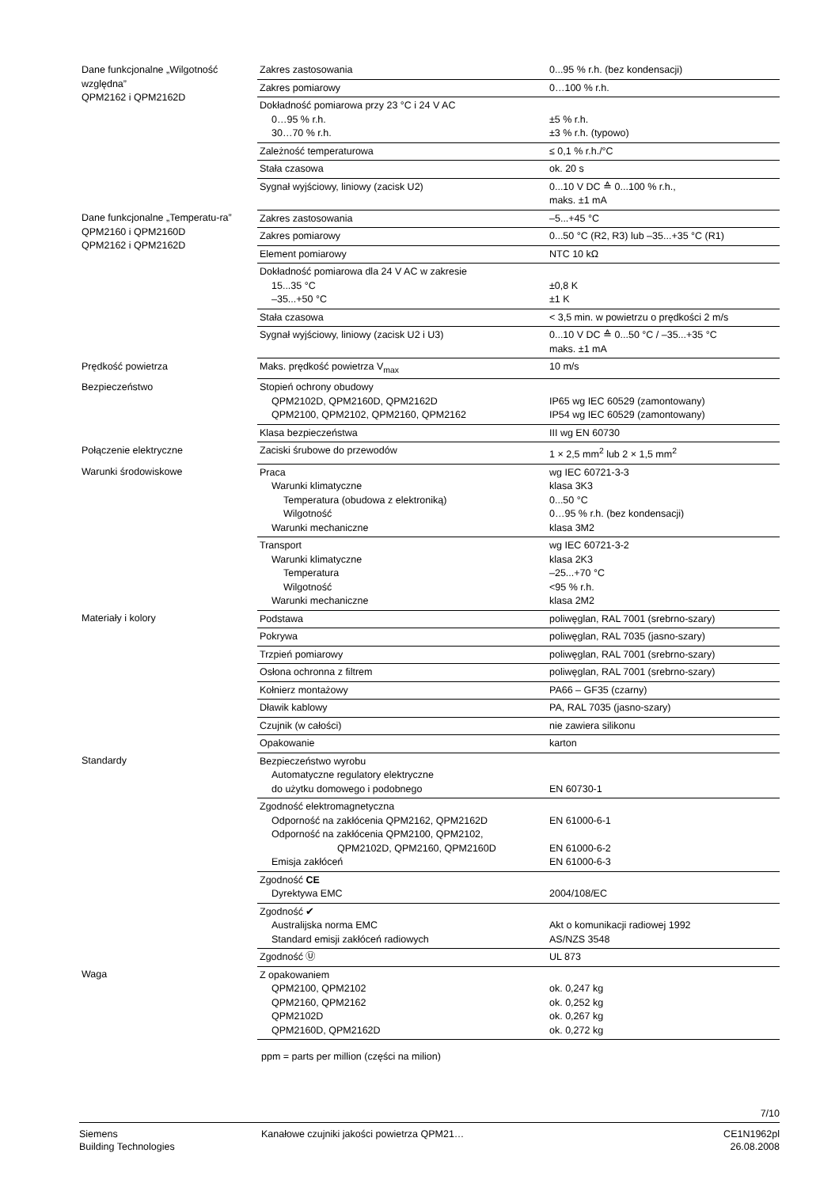| Dane funkcjonalne „Wilgotność względna” QPM2162 i QPM2162D | Zakres zastosowania | 0...95 % r.h. (bez kondensacji) |
| | Zakres pomiarowy | 0…100 % r.h. |
| | Dokładność pomiarowa przy 23 °C i 24 V AC 0…95 % r.h. 30…70 % r.h. | ±5 % r.h. ±3 % r.h. (typowo) |
| | Zależność temperaturowa | ≤ 0,1 % r.h./°C |
| | Stała czasowa | ok. 20 s |
| | Sygnał wyjściowy, liniowy (zacisk U2) | 0...10 V DC ≙ 0...100 % r.h., maks. ±1 mA |
| Dane funkcjonalne „Temperatu-ra” QPM2160 i QPM2160D QPM2162 i QPM2162D | Zakres zastosowania | –5...+45 °C |
| | Zakres pomiarowy | 0...50 °C (R2, R3) lub –35...+35 °C (R1) |
| | Element pomiarowy | NTC 10 kΩ |
| | Dokładność pomiarowa dla 24 V AC w zakresie 15...35 °C –35...+50 °C | ±0,8 K ±1 K |
| | Stała czasowa | < 3,5 min. w powietrzu o prędkości 2 m/s |
| | Sygnał wyjściowy, liniowy (zacisk U2 i U3) | 0...10 V DC ≙ 0...50 °C / –35...+35 °C maks. ±1 mA |
| Prędkość powietrza | Maks. prędkość powietrza V<sub>max</sub> | 10 m/s |
| Bezpieczeństwo | Stopień ochrony obudowy QPM2102D, QPM2160D, QPM2162D QPM2100, QPM2102, QPM2160, QPM2162 | IP65 wg IEC 60529 (zamontowany) IP54 wg IEC 60529 (zamontowany) |
| | Klasa bezpieczeństwa | III wg EN 60730 |
| Połączenie elektryczne | Zaciski śrubowe do przewodów | 1 × 2,5 mm<sup>2</sup> lub 2 × 1,5 mm<sup>2</sup> |
| Warunki środowiskowe | Praca Warunki klimatyczne Temperatura (obudowa z elektroniką) Wilgotność Warunki mechaniczne | wg IEC 60721-3-3 klasa 3K3 0...50 °C 0…95 % r.h. (bez kondensacji) klasa 3M2 |
| | Transport Warunki klimatyczne Temperatura Wilgotność Warunki mechaniczne | wg IEC 60721-3-2 klasa 2K3 –25...+70 °C <95 % r.h. klasa 2M2 |
| Materiały i kolory | Podstawa | poliwęglan, RAL 7001 (srebrno-szary) |
| | Pokrywa | poliwęglan, RAL 7035 (jasno-szary) |
| | Trzpień pomiarowy | poliwęglan, RAL 7001 (srebrno-szary) |
| | Osłona ochronna z filtrem | poliwęglan, RAL 7001 (srebrno-szary) |
| | Kołnierz montażowy | PA66 – GF35 (czarny) |
| | Dławik kablowy | PA, RAL 7035 (jasno-szary) |
| | Czujnik (w całości) | nie zawiera silikonu |
| | Opakowanie | karton |
| Standardy | Bezpieczeństwo wyrobu Automatyczne regulatory elektryczne do użytku domowego i podobnego | EN 60730-1 |
| | Zgodność elektromagnetyczna Odporność na zakłócenia QPM2162, QPM2162D Odporność na zakłócenia QPM2100, QPM2102, QPM2102D, QPM2160, QPM2160D Emisja zakłóceń | EN 61000-6-1 EN 61000-6-2 EN 61000-6-3 |
| | Zgodność CE Dyrektywa EMC | 2004/108/EC |
| | Zgodność ✔ Australijska norma EMC Standard emisji zakłóceń radiowych | Akt o komunikacji radiowej 1992 AS/NZS 3548 |
| | Zgodność Ⓤ | UL 873 |
| Waga | Z opakowaniem QPM2100, QPM2102 QPM2160, QPM2162 QPM2102D QPM2160D, QPM2162D | ok. 0,247 kg ok. 0,252 kg ok. 0,267 kg ok. 0,272 kg |
ppm = parts per million (części na milion)
7/10
Siemens
Building Technologies
Kanałowe czujniki jakości powietrza QPM21…
CE1N1962pl
26.08.2008